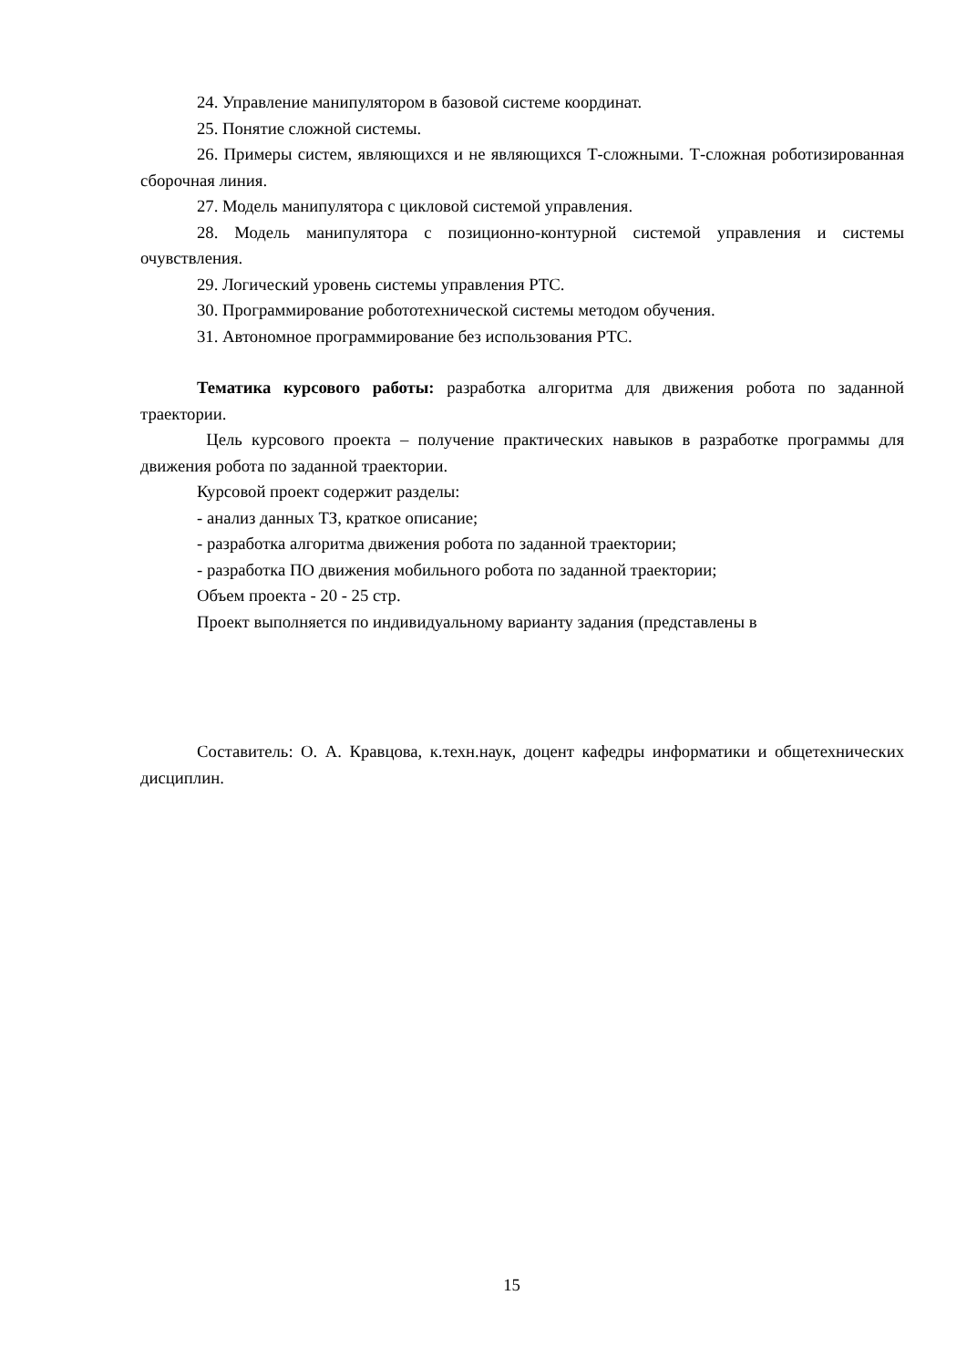24. Управление манипулятором в базовой системе координат.
25. Понятие сложной системы.
26. Примеры систем, являющихся и не являющихся Т-сложными. Т-сложная роботизированная сборочная линия.
27. Модель манипулятора с цикловой системой управления.
28. Модель манипулятора с позиционно-контурной системой управления и системы очувствления.
29. Логический уровень системы управления РТС.
30. Программирование робототехнической системы методом обучения.
31. Автономное программирование без использования РТС.
Тематика курсового работы: разработка алгоритма для движения робота по заданной траектории.
Цель курсового проекта – получение практических навыков в разработке программы для движения робота по заданной траектории.
Курсовой проект содержит разделы:
- анализ данных ТЗ, краткое описание;
- разработка алгоритма движения робота по заданной траектории;
- разработка ПО движения мобильного робота по заданной траектории;
Объем проекта - 20 - 25 стр.
Проект выполняется по индивидуальному варианту задания (представлены в
Составитель: О. А. Кравцова, к.техн.наук, доцент кафедры информатики и общетехнических дисциплин.
15